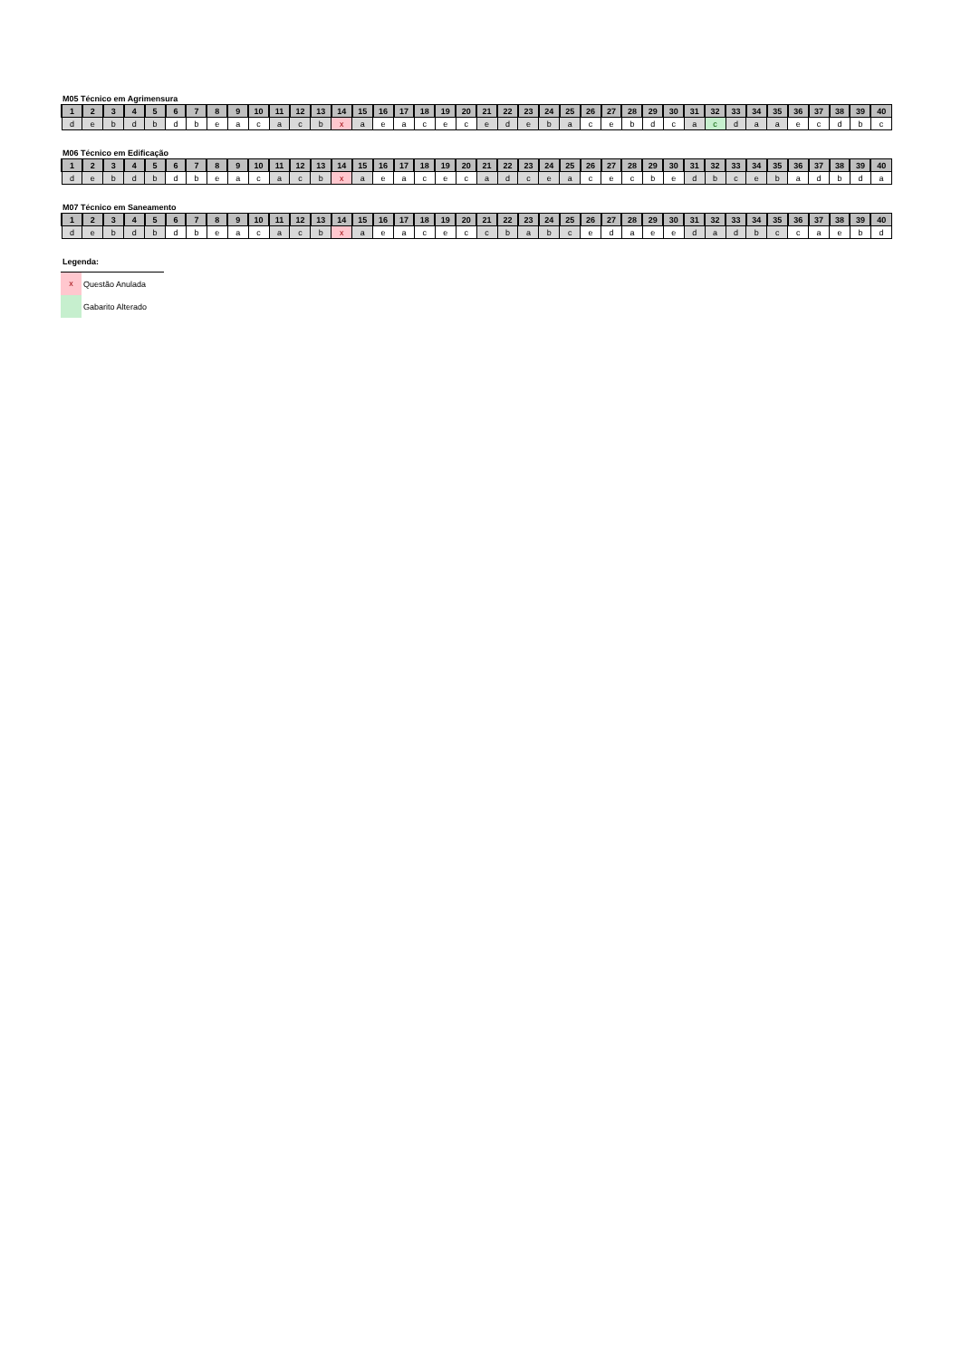M05 Técnico em Agrimensura
| 1 | 2 | 3 | 4 | 5 | 6 | 7 | 8 | 9 | 10 | 11 | 12 | 13 | 14 | 15 | 16 | 17 | 18 | 19 | 20 | 21 | 22 | 23 | 24 | 25 | 26 | 27 | 28 | 29 | 30 | 31 | 32 | 33 | 34 | 35 | 36 | 37 | 38 | 39 | 40 |
| --- | --- | --- | --- | --- | --- | --- | --- | --- | --- | --- | --- | --- | --- | --- | --- | --- | --- | --- | --- | --- | --- | --- | --- | --- | --- | --- | --- | --- | --- | --- | --- | --- | --- | --- | --- | --- | --- | --- | --- |
| d | e | b | d | b | d | b | e | a | c | a | c | b | x | a | e | a | c | e | c | e | d | e | b | a | c | e | b | d | c | a | c | d | a | a | e | c | d | b | c |
M06 Técnico em Edificação
| 1 | 2 | 3 | 4 | 5 | 6 | 7 | 8 | 9 | 10 | 11 | 12 | 13 | 14 | 15 | 16 | 17 | 18 | 19 | 20 | 21 | 22 | 23 | 24 | 25 | 26 | 27 | 28 | 29 | 30 | 31 | 32 | 33 | 34 | 35 | 36 | 37 | 38 | 39 | 40 |
| --- | --- | --- | --- | --- | --- | --- | --- | --- | --- | --- | --- | --- | --- | --- | --- | --- | --- | --- | --- | --- | --- | --- | --- | --- | --- | --- | --- | --- | --- | --- | --- | --- | --- | --- | --- | --- | --- | --- | --- |
| d | e | b | d | b | d | b | e | a | c | a | c | b | x | a | e | a | c | e | c | a | d | c | e | a | c | e | c | b | e | d | b | c | e | b | a | d | b | d | a |
M07 Técnico em Saneamento
| 1 | 2 | 3 | 4 | 5 | 6 | 7 | 8 | 9 | 10 | 11 | 12 | 13 | 14 | 15 | 16 | 17 | 18 | 19 | 20 | 21 | 22 | 23 | 24 | 25 | 26 | 27 | 28 | 29 | 30 | 31 | 32 | 33 | 34 | 35 | 36 | 37 | 38 | 39 | 40 |
| --- | --- | --- | --- | --- | --- | --- | --- | --- | --- | --- | --- | --- | --- | --- | --- | --- | --- | --- | --- | --- | --- | --- | --- | --- | --- | --- | --- | --- | --- | --- | --- | --- | --- | --- | --- | --- | --- | --- | --- |
| d | e | b | d | b | d | b | e | a | c | a | c | b | x | a | e | a | c | e | c | c | b | a | b | c | e | d | a | e | e | d | a | d | b | c | c | a | e | b | d |
Legenda:
x
Questão Anulada
Gabarito Alterado